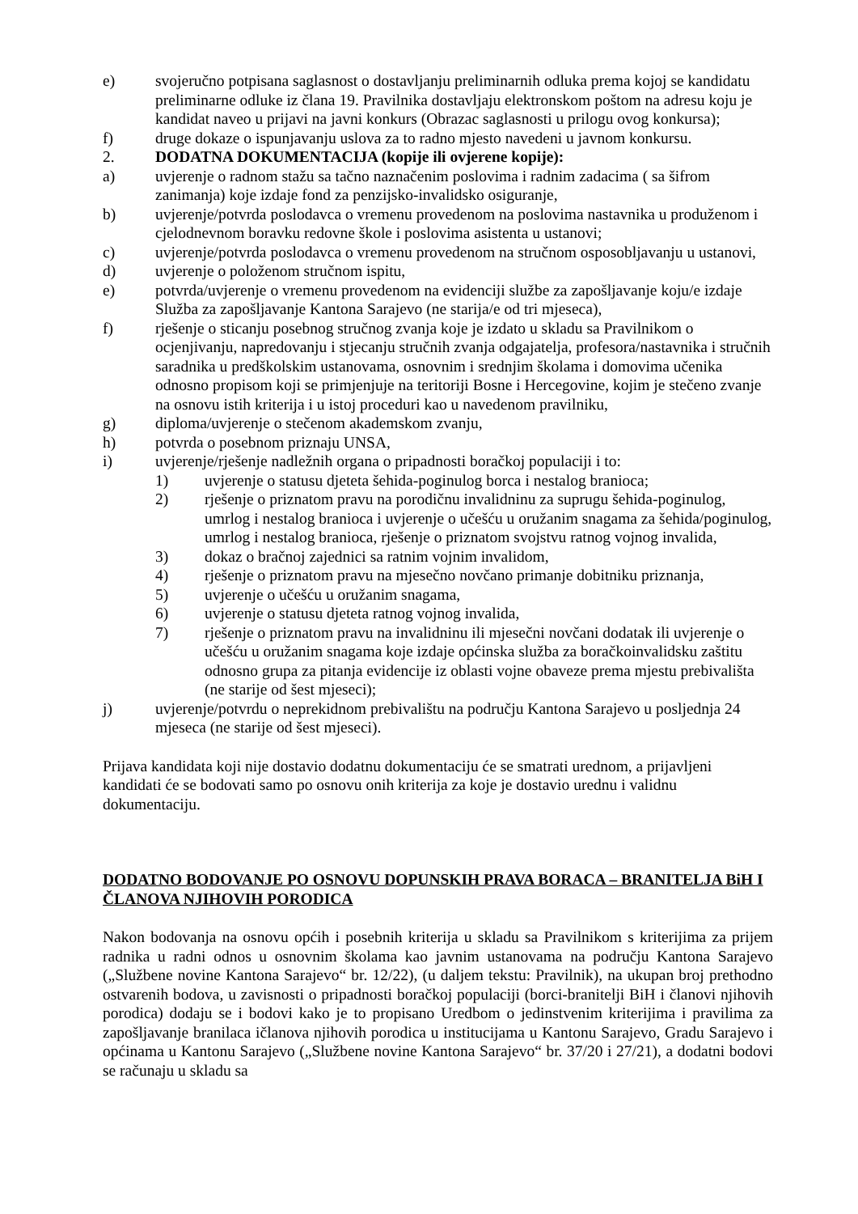e) svojeručno potpisana saglasnost o dostavljanju preliminarnih odluka prema kojoj se kandidatu preliminarne odluke iz člana 19. Pravilnika dostavljaju elektronskom poštom na adresu koju je kandidat naveo u prijavi na javni konkurs (Obrazac saglasnosti u prilogu ovog konkursa);
f) druge dokaze o ispunjavanju uslova za to radno mjesto navedeni u javnom konkursu.
2. DODATNA DOKUMENTACIJA (kopije ili ovjerene kopije):
a) uvjerenje o radnom stažu sa tačno naznačenim poslovima i radnim zadacima ( sa šifrom zanimanja) koje izdaje fond za penzijsko-invalidsko osiguranje,
b) uvjerenje/potvrda poslodavca o vremenu provedenom na poslovima nastavnika u produženom i cjelodnevnom boravku redovne škole i poslovima asistenta u ustanovi;
c) uvjerenje/potvrda poslodavca o vremenu provedenom na stručnom osposobljavanju u ustanovi,
d) uvjerenje o položenom stručnom ispitu,
e) potvrda/uvjerenje o vremenu provedenom na evidenciji službe za zapošljavanje koju/e izdaje Služba za zapošljavanje Kantona Sarajevo (ne starija/e od tri mjeseca),
f) rješenje o sticanju posebnog stručnog zvanja koje je izdato u skladu sa Pravilnikom o ocjenjivanju, napredovanju i stjecanju stručnih zvanja odgajatelja, profesora/nastavnika i stručnih saradnika u predškolskim ustanovama, osnovnim i srednjim školama i domovima učenika odnosno propisom koji se primjenjuje na teritoriji Bosne i Hercegovine, kojim je stečeno zvanje na osnovu istih kriterija i u istoj proceduri kao u navedenom pravilniku,
g) diploma/uvjerenje o stečenom akademskom zvanju,
h) potvrda o posebnom priznaju UNSA,
i) uvjerenje/rješenje nadležnih organa o pripadnosti boračkoj populaciji i to:
1) uvjerenje o statusu djeteta šehida-poginulog borca i nestalog branioca;
2) rješenje o priznatom pravu na porodičnu invalidninu za suprugu šehida-poginulog, umrlog i nestalog branioca i uvjerenje o učešću u oružanim snagama za šehida/poginulog, umrlog i nestalog branioca, rješenje o priznatom svojstvu ratnog vojnog invalida,
3) dokaz o bračnoj zajednici sa ratnim vojnim invalidom,
4) rješenje o priznatom pravu na mjesečno novčano primanje dobitniku priznanja,
5) uvjerenje o učešću u oružanim snagama,
6) uvjerenje o statusu djeteta ratnog vojnog invalida,
7) rješenje o priznatom pravu na invalidninu ili mjesečni novčani dodatak ili uvjerenje o učešću u oružanim snagama koje izdaje općinska služba za boračkoinvalidsku zaštitu odnosno grupa za pitanja evidencije iz oblasti vojne obaveze prema mjestu prebivališta (ne starije od šest mjeseci);
j) uvjerenje/potvrdu o neprekidnom prebivalištu na području Kantona Sarajevo u posljednja 24 mjeseca (ne starije od šest mjeseci).
Prijava kandidata koji nije dostavio dodatnu dokumentaciju će se smatrati urednom, a prijavljeni kandidati će se bodovati samo po osnovu onih kriterija za koje je dostavio urednu i validnu dokumentaciju.
DODATNO BODOVANJE PO OSNOVU DOPUNSKIH PRAVA BORACA – BRANITELJA BiH I ČLANOVA NJIHOVIH PORODICA
Nakon bodovanja na osnovu općih i posebnih kriterija u skladu sa Pravilnikom s kriterijima za prijem radnika u radni odnos u osnovnim školama kao javnim ustanovama na području Kantona Sarajevo („Službene novine Kantona Sarajevo“ br. 12/22), (u daljem tekstu: Pravilnik), na ukupan broj prethodno ostvarenih bodova, u zavisnosti o pripadnosti boračkoj populaciji (borci-branitelji BiH i članovi njihovih porodica) dodaju se i bodovi kako je to propisano Uredbom o jedinstvenim kriterijima i pravilima za zapošljavanje branilaca ičlanova njihovih porodica u institucijama u Kantonu Sarajevo, Gradu Sarajevo i općinama u Kantonu Sarajevo („Službene novine Kantona Sarajevo“ br. 37/20 i 27/21), a dodatni bodovi se računaju u skladu sa